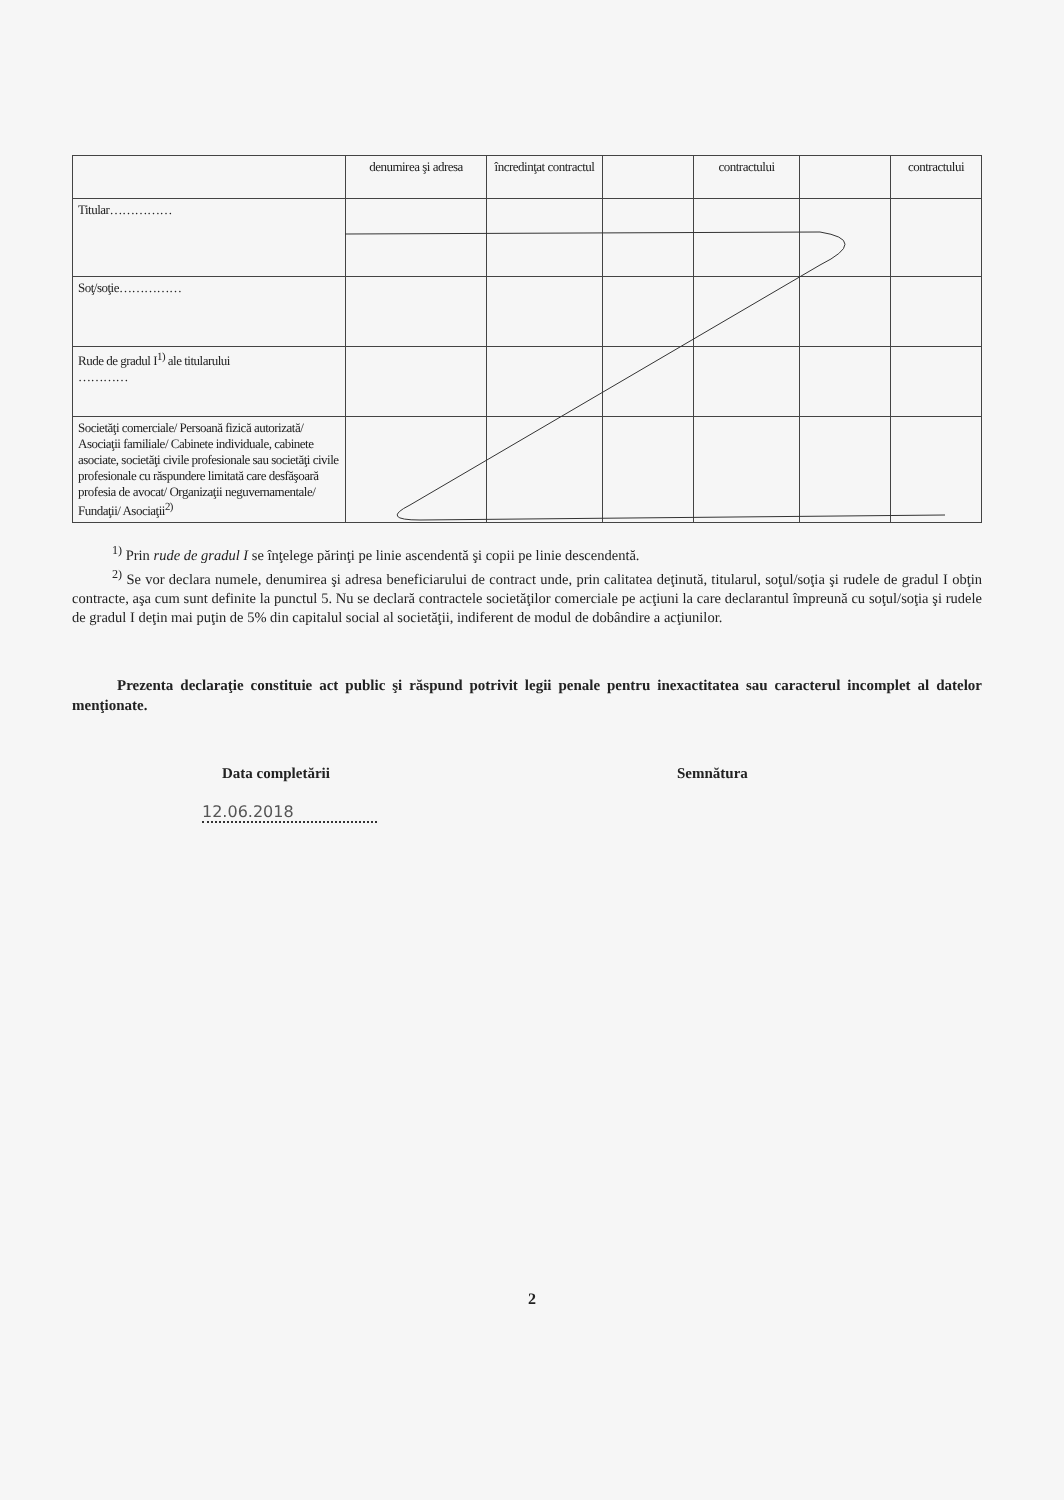| | denumirea şi adresa | încredinţat contractul | | contractului | | contractului |
| Titular…………… | | | | | | |
| Soţ/soţie…………… | | | | | | |
| Rude de gradul I<sup>1)</sup> ale titularului ………… | | | | | | |
| Societăţi comerciale/ Persoană fizică autorizată/ Asociaţii familiale/ Cabinete individuale, cabinete asociate, societăţi civile profesionale sau societăţi civile profesionale cu răspundere limitată care desfăşoară profesia de avocat/ Organizaţii neguvernamentale/ Fundaţii/ Asociaţii<sup>2)</sup> | | | | | | |
<sup>1)</sup> Prin rude de gradul I se înţelege părinţi pe linie ascendentă şi copii pe linie descendentă.
<sup>2)</sup> Se vor declara numele, denumirea şi adresa beneficiarului de contract unde, prin calitatea deţinută, titularul, soţul/soţia şi rudele de gradul I obţin contracte, aşa cum sunt definite la punctul 5. Nu se declară contractele societăţilor comerciale pe acţiuni la care declarantul împreună cu soţul/soţia şi rudele de gradul I deţin mai puţin de 5% din capitalul social al societăţii, indiferent de modul de dobândire a acţiunilor.
Prezenta declaraţie constituie act public şi răspund potrivit legii penale pentru inexactitatea sau caracterul incomplet al datelor menţionate.
Data completării Semnătura
12.06.2018
2